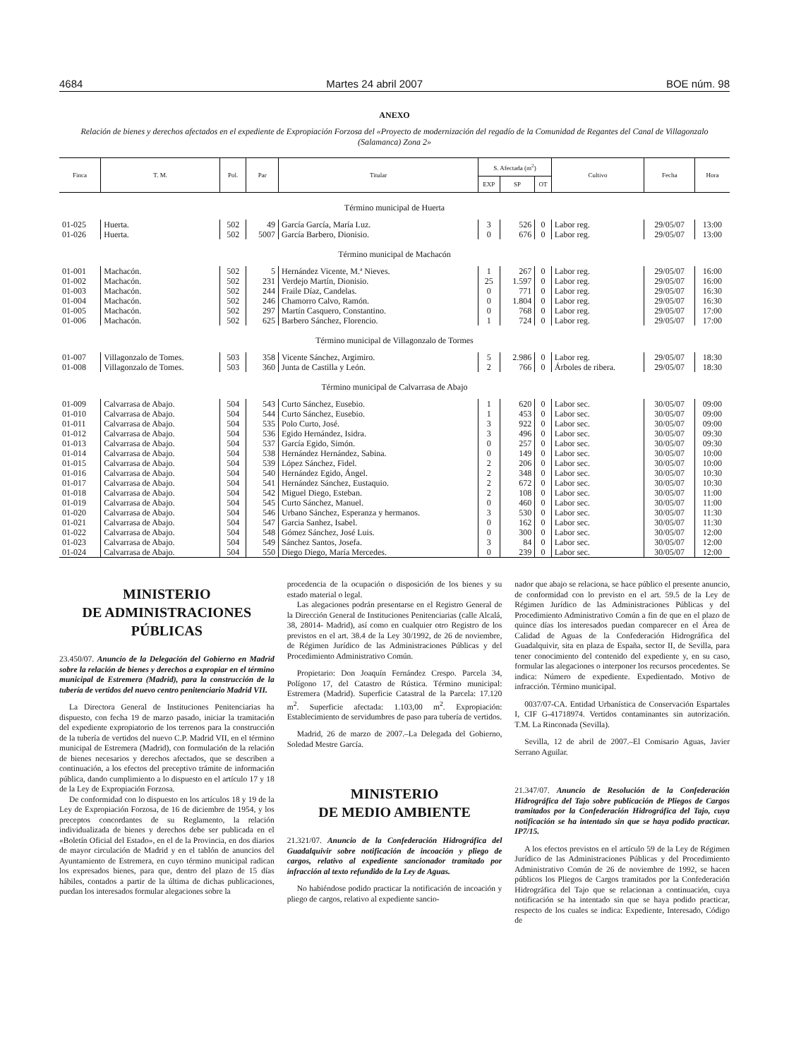4684 Martes 24 abril 2007 BOE núm. 98
ANEXO
Relación de bienes y derechos afectados en el expediente de Expropiación Forzosa del «Proyecto de modernización del regadío de la Comunidad de Regantes del Canal de Villagonzalo (Salamanca) Zona 2»
| Finca | T. M. | Pol. | Par | Titular | S. Afectada (m<sup>2</sup>) | | | Cultivo | Fecha | Hora |
| --- | --- | --- | --- | --- | --- | --- | --- | --- | --- | --- |
| | | | | | EXP | SP | OT | | | |
| Término municipal de Huerta | | | | | | | | | | |
| 01-025 | Huerta. | 502 | 49 | García García, María Luz. | 3 | 526 | 0 | Labor reg. | 29/05/07 | 13:00 |
| 01-026 | Huerta. | 502 | 5007 | García Barbero, Dionisio. | 0 | 676 | 0 | Labor reg. | 29/05/07 | 13:00 |
| Término municipal de Machacón | | | | | | | | | | |
| 01-001 | Machacón. | 502 | 5 | Hernández Vicente, M.ª Nieves. | 1 | 267 | 0 | Labor reg. | 29/05/07 | 16:00 |
| 01-002 | Machacón. | 502 | 231 | Verdejo Martín, Dionisio. | 25 | 1.597 | 0 | Labor reg. | 29/05/07 | 16:00 |
| 01-003 | Machacón. | 502 | 244 | Fraile Díaz, Candelas. | 0 | 771 | 0 | Labor reg. | 29/05/07 | 16:30 |
| 01-004 | Machacón. | 502 | 246 | Chamorro Calvo, Ramón. | 0 | 1.804 | 0 | Labor reg. | 29/05/07 | 16:30 |
| 01-005 | Machacón. | 502 | 297 | Martín Casquero, Constantino. | 0 | 768 | 0 | Labor reg. | 29/05/07 | 17:00 |
| 01-006 | Machacón. | 502 | 625 | Barbero Sánchez, Florencio. | 1 | 724 | 0 | Labor reg. | 29/05/07 | 17:00 |
| Término municipal de Villagonzalo de Tormes | | | | | | | | | | |
| 01-007 | Villagonzalo de Tomes. | 503 | 358 | Vicente Sánchez, Argimiro. | 5 | 2.986 | 0 | Labor reg. | 29/05/07 | 18:30 |
| 01-008 | Villagonzalo de Tomes. | 503 | 360 | Junta de Castilla y León. | 2 | 766 | 0 | Árboles de ribera. | 29/05/07 | 18:30 |
| Término municipal de Calvarrasa de Abajo | | | | | | | | | | |
| 01-009 | Calvarrasa de Abajo. | 504 | 543 | Curto Sánchez, Eusebio. | 1 | 620 | 0 | Labor sec. | 30/05/07 | 09:00 |
| 01-010 | Calvarrasa de Abajo. | 504 | 544 | Curto Sánchez, Eusebio. | 1 | 453 | 0 | Labor sec. | 30/05/07 | 09:00 |
| 01-011 | Calvarrasa de Abajo. | 504 | 535 | Polo Curto, José. | 3 | 922 | 0 | Labor sec. | 30/05/07 | 09:00 |
| 01-012 | Calvarrasa de Abajo. | 504 | 536 | Egido Hernández, Isidra. | 3 | 496 | 0 | Labor sec. | 30/05/07 | 09:30 |
| 01-013 | Calvarrasa de Abajo. | 504 | 537 | García Egido, Simón. | 0 | 257 | 0 | Labor sec. | 30/05/07 | 09:30 |
| 01-014 | Calvarrasa de Abajo. | 504 | 538 | Hernández Hernández, Sabina. | 0 | 149 | 0 | Labor sec. | 30/05/07 | 10:00 |
| 01-015 | Calvarrasa de Abajo. | 504 | 539 | López Sánchez, Fidel. | 2 | 206 | 0 | Labor sec. | 30/05/07 | 10:00 |
| 01-016 | Calvarrasa de Abajo. | 504 | 540 | Hernández Egido, Ángel. | 2 | 348 | 0 | Labor sec. | 30/05/07 | 10:30 |
| 01-017 | Calvarrasa de Abajo. | 504 | 541 | Hernández Sánchez, Eustaquio. | 2 | 672 | 0 | Labor sec. | 30/05/07 | 10:30 |
| 01-018 | Calvarrasa de Abajo. | 504 | 542 | Miguel Diego, Esteban. | 2 | 108 | 0 | Labor sec. | 30/05/07 | 11:00 |
| 01-019 | Calvarrasa de Abajo. | 504 | 545 | Curto Sánchez, Manuel. | 0 | 460 | 0 | Labor sec. | 30/05/07 | 11:00 |
| 01-020 | Calvarrasa de Abajo. | 504 | 546 | Urbano Sánchez, Esperanza y hermanos. | 3 | 530 | 0 | Labor sec. | 30/05/07 | 11:30 |
| 01-021 | Calvarrasa de Abajo. | 504 | 547 | Garcia Sanhez, Isabel. | 0 | 162 | 0 | Labor sec. | 30/05/07 | 11:30 |
| 01-022 | Calvarrasa de Abajo. | 504 | 548 | Gómez Sánchez, José Luis. | 0 | 300 | 0 | Labor sec. | 30/05/07 | 12:00 |
| 01-023 | Calvarrasa de Abajo. | 504 | 549 | Sánchez Santos, Josefa. | 3 | 84 | 0 | Labor sec. | 30/05/07 | 12:00 |
| 01-024 | Calvarrasa de Abajo. | 504 | 550 | Diego Diego, María Mercedes. | 0 | 239 | 0 | Labor sec. | 30/05/07 | 12:00 |
MINISTERIO
DE ADMINISTRACIONES
PÚBLICAS
23.450/07. Anuncio de la Delegación del Gobierno en Madrid sobre la relación de bienes y derechos a expropiar en el término municipal de Estremera (Madrid), para la construcción de la tubería de vertidos del nuevo centro penitenciario Madrid VII.
La Directora General de Instituciones Penitenciarias ha dispuesto, con fecha 19 de marzo pasado, iniciar la tramitación del expediente expropiatorio de los terrenos para la construcción de la tubería de vertidos del nuevo C.P. Madrid VII, en el término municipal de Estremera (Madrid), con formulación de la relación de bienes necesarios y derechos afectados, que se describen a continuación, a los efectos del preceptivo trámite de información pública, dando cumplimiento a lo dispuesto en el artículo 17 y 18 de la Ley de Expropiación Forzosa.
De conformidad con lo dispuesto en los artículos 18 y 19 de la Ley de Expropiación Forzosa, de 16 de diciembre de 1954, y los preceptos concordantes de su Reglamento, la relación individualizada de bienes y derechos debe ser publicada en el «Boletín Oficial del Estado», en el de la Provincia, en dos diarios de mayor circulación de Madrid y en el tablón de anuncios del Ayuntamiento de Estremera, en cuyo término municipal radican los expresados bienes, para que, dentro del plazo de 15 días hábiles, contados a partir de la última de dichas publicaciones, puedan los interesados formular alegaciones sobre la
procedencia de la ocupación o disposición de los bienes y su estado material o legal.
Las alegaciones podrán presentarse en el Registro General de la Dirección General de Instituciones Penitenciarias (calle Alcalá, 38, 28014- Madrid), así como en cualquier otro Registro de los previstos en el art. 38.4 de la Ley 30/1992, de 26 de noviembre, de Régimen Jurídico de las Administraciones Públicas y del Procedimiento Administrativo Común.
Propietario: Don Joaquín Fernández Crespo. Parcela 34, Polígono 17, del Catastro de Rústica. Término municipal: Estremera (Madrid). Superficie Catastral de la Parcela: 17.120 m<sup>2</sup>. Superficie afectada: 1.103,00 m<sup>2</sup>. Expropiación: Establecimiento de servidumbres de paso para tubería de vertidos.
Madrid, 26 de marzo de 2007.–La Delegada del Gobierno, Soledad Mestre García.
MINISTERIO
DE MEDIO AMBIENTE
21.321/07. Anuncio de la Confederación Hidrográfica del Guadalquivir sobre notificación de incoación y pliego de cargos, relativo al expediente sancionador tramitado por infracción al texto refundido de la Ley de Aguas.
No habiéndose podido practicar la notificación de incoación y pliego de cargos, relativo al expediente sancio-
nador que abajo se relaciona, se hace público el presente anuncio, de conformidad con lo previsto en el art. 59.5 de la Ley de Régimen Jurídico de las Administraciones Públicas y del Procedimiento Administrativo Común a fin de que en el plazo de quince días los interesados puedan comparecer en el Área de Calidad de Aguas de la Confederación Hidrográfica del Guadalquivir, sita en plaza de España, sector II, de Sevilla, para tener conocimiento del contenido del expediente y, en su caso, formular las alegaciones o interponer los recursos procedentes. Se indica: Número de expediente. Expedientado. Motivo de infracción. Término municipal.
0037/07-CA. Entidad Urbanística de Conservación Espartales I, CIF G-41718974. Vertidos contaminantes sin autorización. T.M. La Rinconada (Sevilla).
Sevilla, 12 de abril de 2007.–El Comisario Aguas, Javier Serrano Aguilar.
21.347/07. Anuncio de Resolución de la Confederación Hidrográfica del Tajo sobre publicación de Pliegos de Cargos tramitados por la Confederación Hidrográfica del Tajo, cuya notificación se ha intentado sin que se haya podido practicar. IP7/15.
A los efectos previstos en el artículo 59 de la Ley de Régimen Jurídico de las Administraciones Públicas y del Procedimiento Administrativo Común de 26 de noviembre de 1992, se hacen públicos los Pliegos de Cargos tramitados por la Confederación Hidrográfica del Tajo que se relacionan a continuación, cuya notificación se ha intentado sin que se haya podido practicar, respecto de los cuales se indica: Expediente, Interesado, Código de